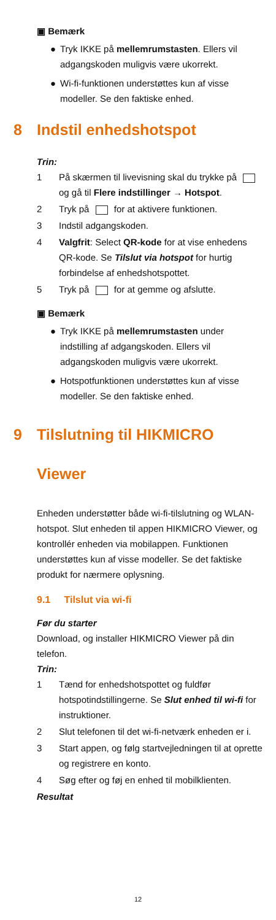▣ Bemærk
● Tryk IKKE på mellemrumstasten. Ellers vil adgangskoden muligvis være ukorrekt.
● Wi-fi-funktionen understøttes kun af visse modeller. Se den faktiske enhed.
8 Indstil enhedshotspot
Trin:
1 På skærmen til livevisning skal du trykke på og gå til Flere indstillinger → Hotspot.
2 Tryk på for at aktivere funktionen.
3 Indstil adgangskoden.
4 Valgfrit: Select QR-kode for at vise enhedens QR-kode. Se Tilslut via hotspot for hurtig forbindelse af enhedshotspottet.
5 Tryk på for at gemme og afslutte.
▣ Bemærk
● Tryk IKKE på mellemrumstasten under indstilling af adgangskoden. Ellers vil adgangskoden muligvis være ukorrekt.
● Hotspotfunktionen understøttes kun af visse modeller. Se den faktiske enhed.
9 Tilslutning til HIKMICRO
Viewer
Enheden understøtter både wi-fi-tilslutning og WLAN-hotspot. Slut enheden til appen HIKMICRO Viewer, og kontrollér enheden via mobilappen. Funktionen understøttes kun af visse modeller. Se det faktiske produkt for nærmere oplysning.
9.1 Tilslut via wi-fi
Før du starter
Download, og installer HIKMICRO Viewer på din telefon.
Trin:
1 Tænd for enhedshotspottet og fuldfør hotspotindstillingerne. Se Slut enhed til wi-fi for instruktioner.
2 Slut telefonen til det wi-fi-netværk enheden er i.
3 Start appen, og følg startvejledningen til at oprette og registrere en konto.
4 Søg efter og føj en enhed til mobilklienten.
Resultat
12